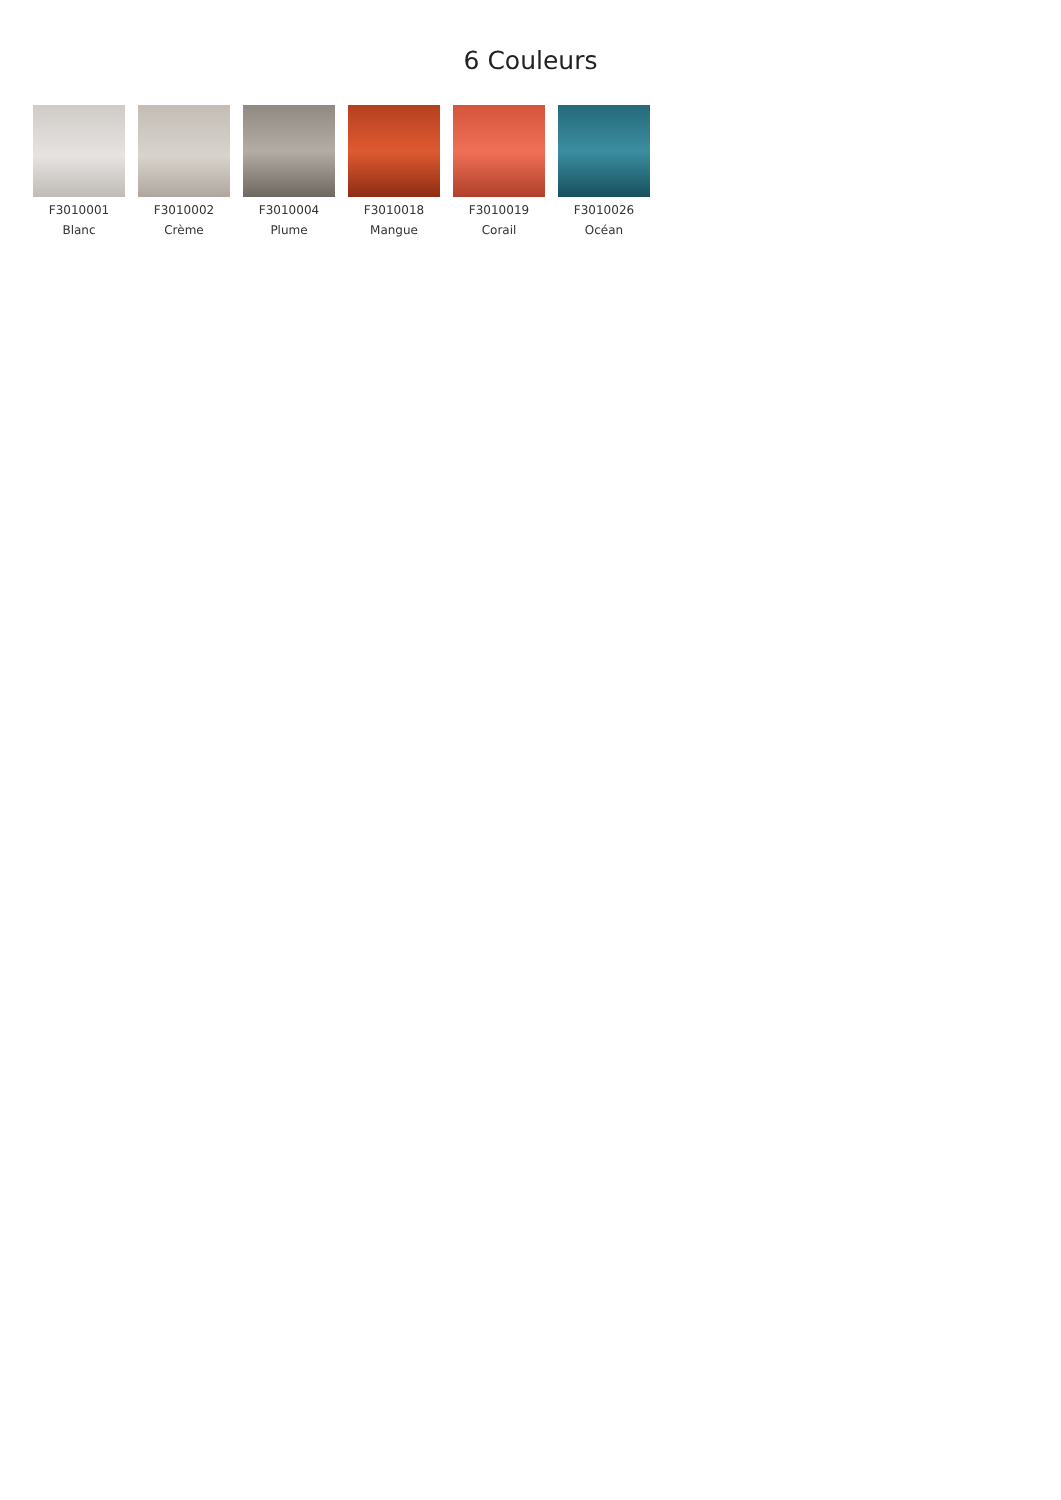6 Couleurs
F3010001
Blanc
F3010002
Crème
F3010004
Plume
F3010018
Mangue
F3010019
Corail
F3010026
Océan